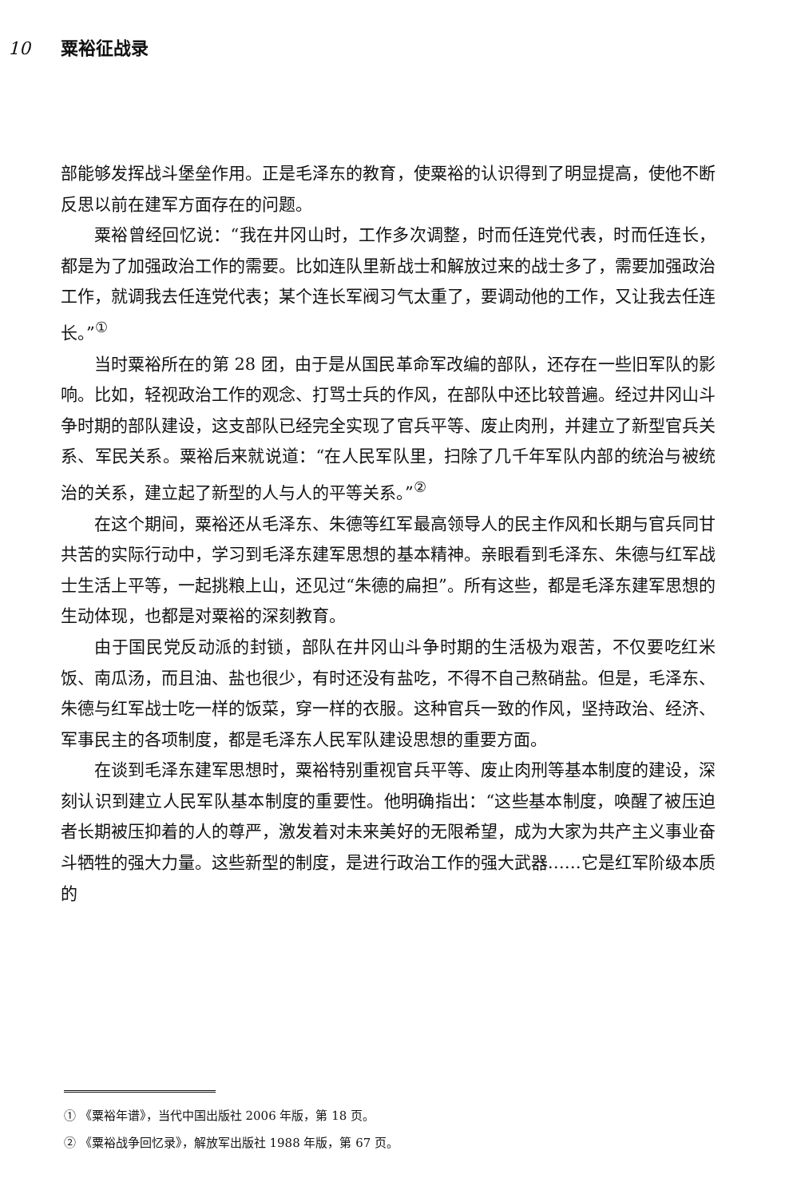10 粟裕征战录
部能够发挥战斗堡垒作用。正是毛泽东的教育，使粟裕的认识得到了明显提高，使他不断反思以前在建军方面存在的问题。
粟裕曾经回忆说：“我在井冈山时，工作多次调整，时而任连党代表，时而任连长，都是为了加强政治工作的需要。比如连队里新战士和解放过来的战士多了，需要加强政治工作，就调我去任连党代表；某个连长军阀习气太重了，要调动他的工作，又让我去任连长。”<sup>①</sup>
当时粟裕所在的第 28 团，由于是从国民革命军改编的部队，还存在一些旧军队的影响。比如，轻视政治工作的观念、打骂士兵的作风，在部队中还比较普遍。经过井冈山斗争时期的部队建设，这支部队已经完全实现了官兵平等、废止肉刑，并建立了新型官兵关系、军民关系。粟裕后来就说道：“在人民军队里，扫除了几千年军队内部的统治与被统治的关系，建立起了新型的人与人的平等关系。”<sup>②</sup>
在这个期间，粟裕还从毛泽东、朱德等红军最高领导人的民主作风和长期与官兵同甘共苦的实际行动中，学习到毛泽东建军思想的基本精神。亲眼看到毛泽东、朱德与红军战士生活上平等，一起挑粮上山，还见过“朱德的扁担”。所有这些，都是毛泽东建军思想的生动体现，也都是对粟裕的深刻教育。
由于国民党反动派的封锁，部队在井冈山斗争时期的生活极为艰苦，不仅要吃红米饭、南瓜汤，而且油、盐也很少，有时还没有盐吃，不得不自己熬硝盐。但是，毛泽东、朱德与红军战士吃一样的饭菜，穿一样的衣服。这种官兵一致的作风，坚持政治、经济、军事民主的各项制度，都是毛泽东人民军队建设思想的重要方面。
在谈到毛泽东建军思想时，粟裕特别重视官兵平等、废止肉刑等基本制度的建设，深刻认识到建立人民军队基本制度的重要性。他明确指出：“这些基本制度，唤醒了被压迫者长期被压抑着的人的尊严，激发着对未来美好的无限希望，成为大家为共产主义事业奋斗牺牲的强大力量。这些新型的制度，是进行政治工作的强大武器……它是红军阶级本质的
① 《粟裕年谱》，当代中国出版社 2006 年版，第 18 页。
② 《粟裕战争回忆录》，解放军出版社 1988 年版，第 67 页。